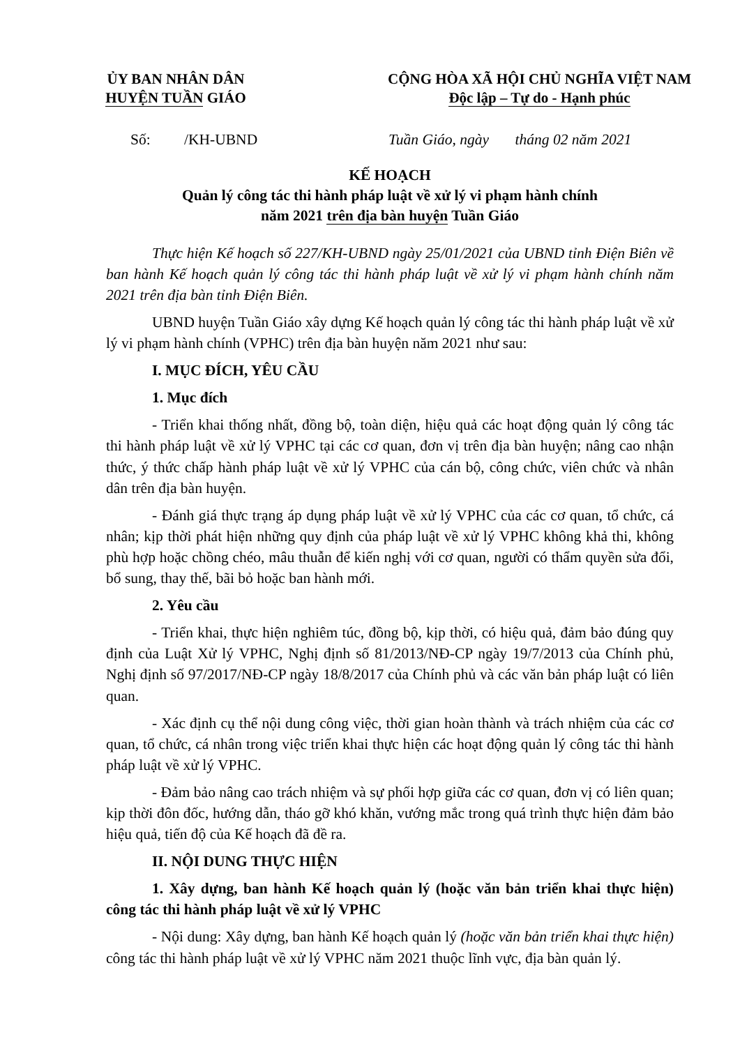ỦY BAN NHÂN DÂN
HUYỆN TUẦN GIÁO
CỘNG HÒA XÃ HỘI CHỦ NGHĨA VIỆT NAM
Độc lập – Tự do - Hạnh phúc
Số: /KH-UBND Tuần Giáo, ngày tháng 02 năm 2021
KẾ HOẠCH
Quản lý công tác thi hành pháp luật về xử lý vi phạm hành chính
năm 2021 trên địa bàn huyện Tuần Giáo
Thực hiện Kế hoạch số 227/KH-UBND ngày 25/01/2021 của UBND tỉnh Điện Biên về ban hành Kế hoạch quản lý công tác thi hành pháp luật về xử lý vi phạm hành chính năm 2021 trên địa bàn tỉnh Điện Biên.
UBND huyện Tuần Giáo xây dựng Kế hoạch quản lý công tác thi hành pháp luật về xử lý vi phạm hành chính (VPHC) trên địa bàn huyện năm 2021 như sau:
I. MỤC ĐÍCH, YÊU CẦU
1. Mục đích
- Triển khai thống nhất, đồng bộ, toàn diện, hiệu quả các hoạt động quản lý công tác thi hành pháp luật về xử lý VPHC tại các cơ quan, đơn vị trên địa bàn huyện; nâng cao nhận thức, ý thức chấp hành pháp luật về xử lý VPHC của cán bộ, công chức, viên chức và nhân dân trên địa bàn huyện.
- Đánh giá thực trạng áp dụng pháp luật về xử lý VPHC của các cơ quan, tổ chức, cá nhân; kịp thời phát hiện những quy định của pháp luật về xử lý VPHC không khả thi, không phù hợp hoặc chồng chéo, mâu thuẫn để kiến nghị với cơ quan, người có thẩm quyền sửa đổi, bổ sung, thay thế, bãi bỏ hoặc ban hành mới.
2. Yêu cầu
- Triển khai, thực hiện nghiêm túc, đồng bộ, kịp thời, có hiệu quả, đảm bảo đúng quy định của Luật Xử lý VPHC, Nghị định số 81/2013/NĐ-CP ngày 19/7/2013 của Chính phủ, Nghị định số 97/2017/NĐ-CP ngày 18/8/2017 của Chính phủ và các văn bản pháp luật có liên quan.
- Xác định cụ thể nội dung công việc, thời gian hoàn thành và trách nhiệm của các cơ quan, tổ chức, cá nhân trong việc triển khai thực hiện các hoạt động quản lý công tác thi hành pháp luật về xử lý VPHC.
- Đảm bảo nâng cao trách nhiệm và sự phối hợp giữa các cơ quan, đơn vị có liên quan; kịp thời đôn đốc, hướng dẫn, tháo gỡ khó khăn, vướng mắc trong quá trình thực hiện đảm bảo hiệu quả, tiến độ của Kế hoạch đã đề ra.
II. NỘI DUNG THỰC HIỆN
1. Xây dựng, ban hành Kế hoạch quản lý (hoặc văn bản triển khai thực hiện) công tác thi hành pháp luật về xử lý VPHC
- Nội dung: Xây dựng, ban hành Kế hoạch quản lý (hoặc văn bản triển khai thực hiện) công tác thi hành pháp luật về xử lý VPHC năm 2021 thuộc lĩnh vực, địa bàn quản lý.